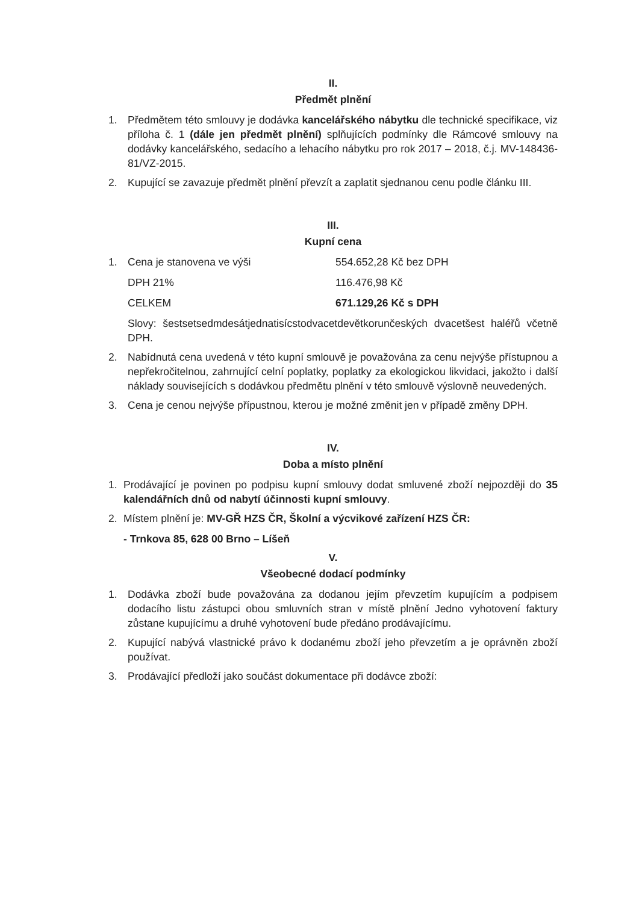II.
Předmět plnění
1. Předmětem této smlouvy je dodávka kancelářského nábytku dle technické specifikace, viz příloha č. 1 (dále jen předmět plnění) splňujících podmínky dle Rámcové smlouvy na dodávky kancelářského, sedacího a lehacího nábytku pro rok 2017 – 2018, č.j. MV-148436-81/VZ-2015.
2. Kupující se zavazuje předmět plnění převzít a zaplatit sjednanou cenu podle článku III.
III.
Kupní cena
1. Cena je stanovena ve výši 554.652,28 Kč bez DPH
DPH 21% 116.476,98 Kč
CELKEM 671.129,26 Kč s DPH
Slovy: šestsetsedmdesátjednatisícstodvacetdevětkorunčeských dvacetšest haléřů včetně DPH.
2. Nabídnutá cena uvedená v této kupní smlouvě je považována za cenu nejvýše přístupnou a nepřekročitelnou, zahrnující celní poplatky, poplatky za ekologickou likvidaci, jakožto i další náklady souvisejících s dodávkou předmětu plnění v této smlouvě výslovně neuvedených.
3. Cena je cenou nejvýše přípustnou, kterou je možné změnit jen v případě změny DPH.
IV.
Doba a místo plnění
1. Prodávající je povinen po podpisu kupní smlouvy dodat smluvené zboží nejpozději do 35 kalendářních dnů od nabytí účinnosti kupní smlouvy.
2. Místem plnění je: MV-GŘ HZS ČR, Školní a výcvikové zařízení HZS ČR:
- Trnkova 85, 628 00 Brno – Líšeň
V.
Všeobecné dodací podmínky
1. Dodávka zboží bude považována za dodanou jejím převzetím kupujícím a podpisem dodacího listu zástupci obou smluvních stran v místě plnění Jedno vyhotovení faktury zůstane kupujícímu a druhé vyhotovení bude předáno prodávajícímu.
2. Kupující nabývá vlastnické právo k dodanému zboží jeho převzetím a je oprávněn zboží používat.
3. Prodávající předloží jako součást dokumentace při dodávce zboží: